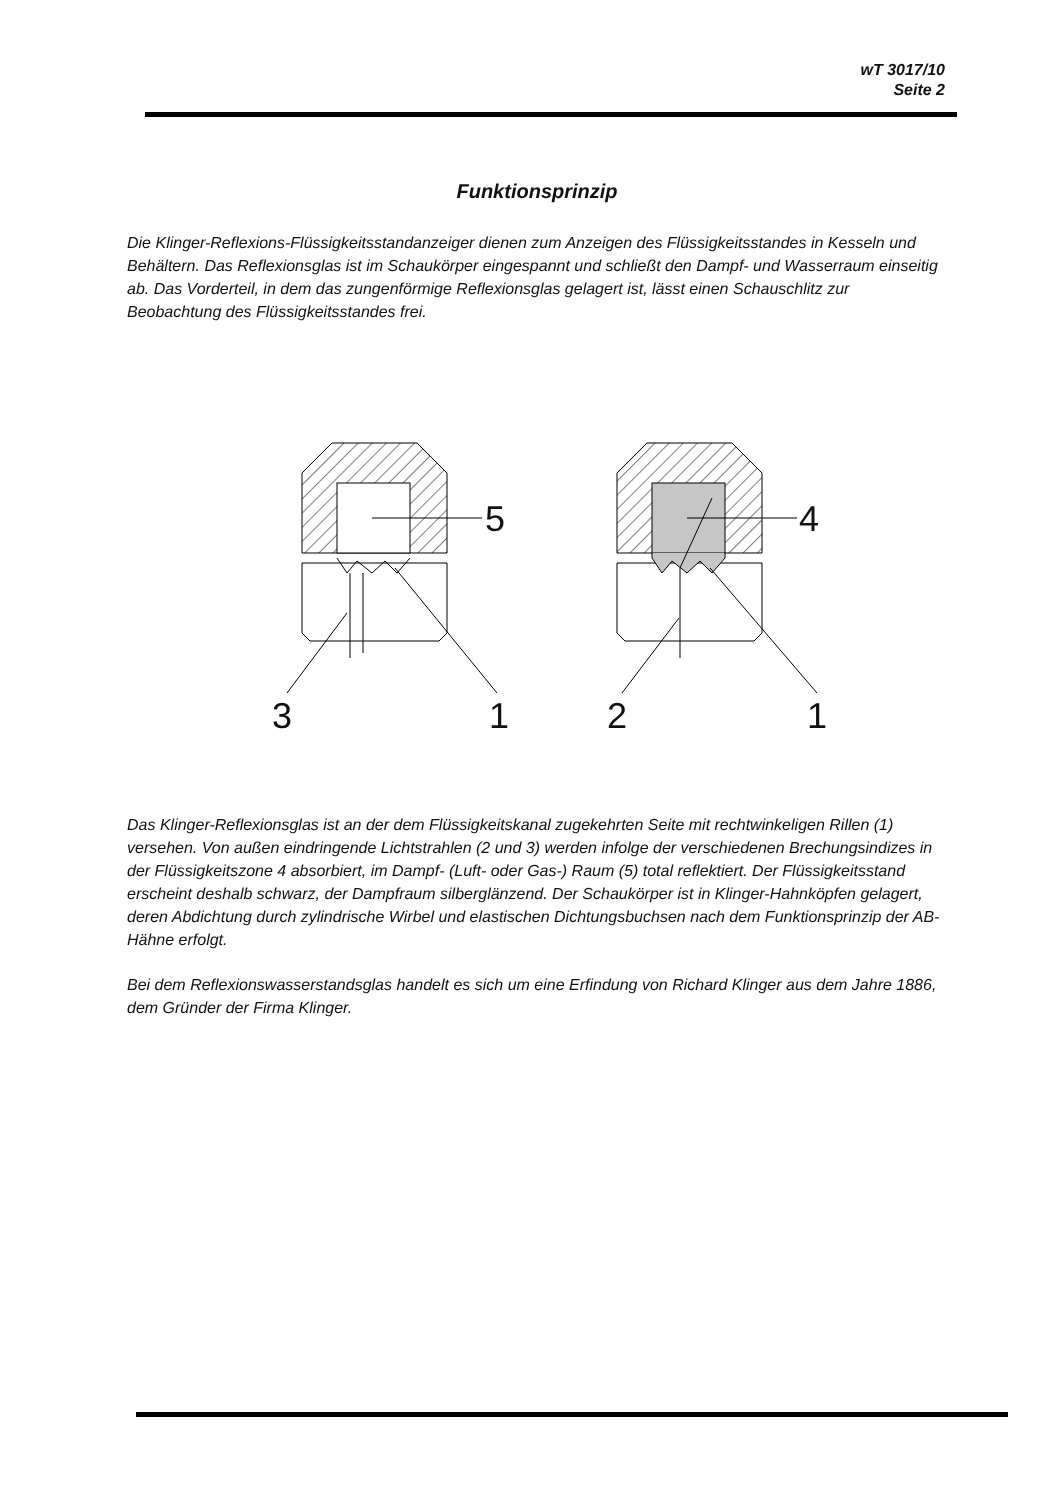wT 3017/10
Seite 2
Funktionsprinzip
Die Klinger-Reflexions-Flüssigkeitsstandanzeiger dienen zum Anzeigen des Flüssigkeitsstandes in Kesseln und Behältern. Das Reflexionsglas ist im Schaukörper eingespannt und schließt den Dampf- und Wasserraum einseitig ab. Das Vorderteil, in dem das zungenförmige Reflexionsglas gelagert ist, lässt einen Schauschlitz zur Beobachtung des Flüssigkeitsstandes frei.
5
4
3
1
2
1
Das Klinger-Reflexionsglas ist an der dem Flüssigkeitskanal zugekehrten Seite mit rechtwinkeligen Rillen (1) versehen. Von außen eindringende Lichtstrahlen (2 und 3) werden infolge der verschiedenen Brechungsindizes in der Flüssigkeitszone 4 absorbiert, im Dampf- (Luft- oder Gas-) Raum (5) total reflektiert. Der Flüssigkeitsstand erscheint deshalb schwarz, der Dampfraum silberglänzend. Der Schaukörper ist in Klinger-Hahnköpfen gelagert, deren Abdichtung durch zylindrische Wirbel und elastischen Dichtungsbuchsen nach dem Funktionsprinzip der AB-Hähne erfolgt.
Bei dem Reflexionswasserstandsglas handelt es sich um eine Erfindung von Richard Klinger aus dem Jahre 1886, dem Gründer der Firma Klinger.